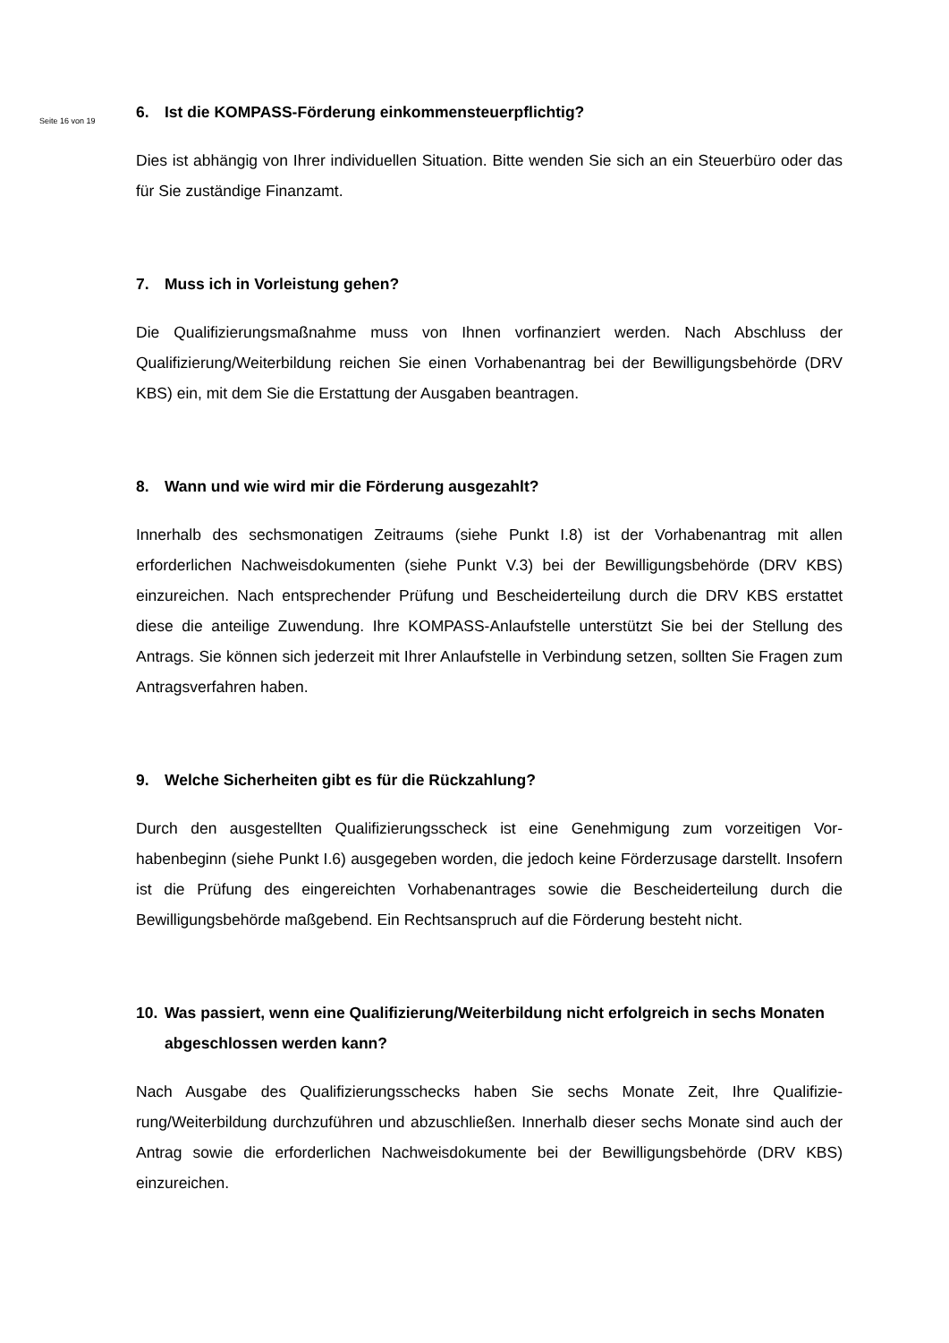Seite 16 von 19
6. Ist die KOMPASS-Förderung einkommensteuerpflichtig?
Dies ist abhängig von Ihrer individuellen Situation. Bitte wenden Sie sich an ein Steuerbüro oder das für Sie zuständige Finanzamt.
7. Muss ich in Vorleistung gehen?
Die Qualifizierungsmaßnahme muss von Ihnen vorfinanziert werden. Nach Abschluss der Qualifizierung/Weiterbildung reichen Sie einen Vorhabenantrag bei der Bewilligungsbe­hörde (DRV KBS) ein, mit dem Sie die Erstattung der Ausgaben beantragen.
8. Wann und wie wird mir die Förderung ausgezahlt?
Innerhalb des sechsmonatigen Zeitraums (siehe Punkt I.8) ist der Vorhabenantrag mit allen erforderlichen Nachweisdokumenten (siehe Punkt V.3) bei der Bewilligungsbehörde (DRV KBS) einzureichen. Nach entsprechender Prüfung und Bescheiderteilung durch die DRV KBS erstattet diese die anteilige Zuwendung. Ihre KOMPASS-Anlaufstelle unterstützt Sie bei der Stellung des Antrags. Sie können sich jederzeit mit Ihrer Anlaufstelle in Verbindung setzen, sollten Sie Fragen zum Antragsverfahren haben.
9. Welche Sicherheiten gibt es für die Rückzahlung?
Durch den ausgestellten Qualifizierungsscheck ist eine Genehmigung zum vorzeitigen Vor­habenbeginn (siehe Punkt I.6) ausgegeben worden, die jedoch keine Förderzusage dar­stellt. Insofern ist die Prüfung des eingereichten Vorhabenantrages sowie die Bescheidert­eilung durch die Bewilligungsbehörde maßgebend. Ein Rechtsanspruch auf die Förderung besteht nicht.
10. Was passiert, wenn eine Qualifizierung/Weiterbildung nicht erfolgreich in sechs Monaten abgeschlossen werden kann?
Nach Ausgabe des Qualifizierungsschecks haben Sie sechs Monate Zeit, Ihre Qualifizie­rung/Weiterbildung durchzuführen und abzuschließen. Innerhalb dieser sechs Monate sind auch der Antrag sowie die erforderlichen Nachweisdokumente bei der Bewilligungsbehörde (DRV KBS) einzureichen.